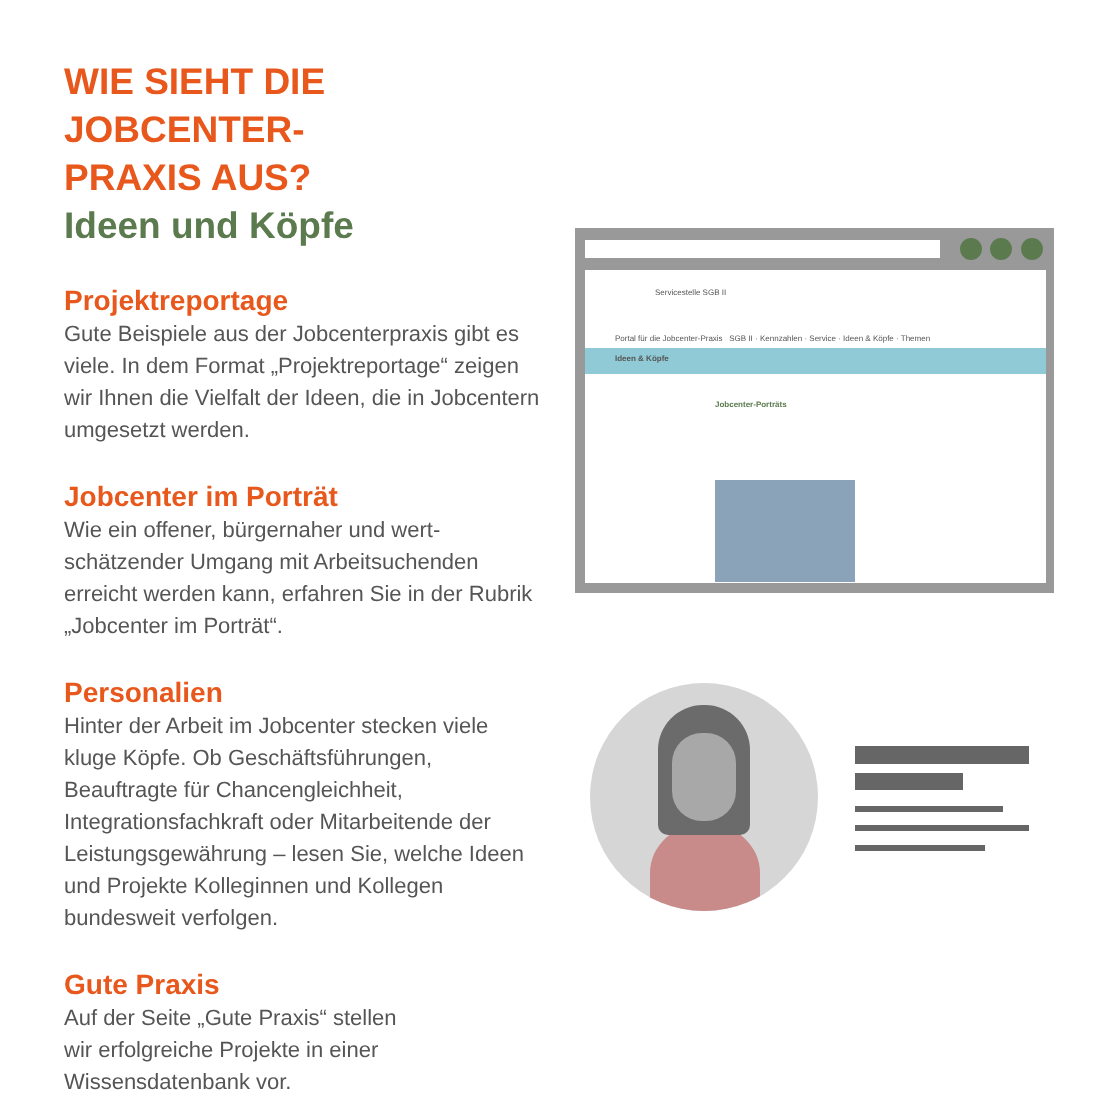WIE SIEHT DIE JOBCENTER-
PRAXIS AUS?
Ideen und Köpfe
Projektreportage
Gute Beispiele aus der Jobcenterpraxis gibt es viele. In dem Format „Projektreportage“ zeigen wir Ihnen die Vielfalt der Ideen, die in Jobcentern umgesetzt werden.
Jobcenter im Porträt
Wie ein offener, bürgernaher und wert-
schätzender Umgang mit Arbeitsuchenden erreicht werden kann, erfahren Sie in der Rubrik „Jobcenter im Porträt“.
Personalien
Hinter der Arbeit im Jobcenter stecken viele kluge Köpfe. Ob Geschäftsführungen, Beauftragte für Chancengleichheit, Integrationsfachkraft oder Mitarbeitende der Leistungsgewährung – lesen Sie, welche Ideen und Projekte Kolleginnen und Kollegen bundesweit verfolgen.
Gute Praxis
Auf der Seite „Gute Praxis“ stellen
wir erfolgreiche Projekte in einer
Wissensdatenbank vor.
Servicestelle SGB II
Portal für die Jobcenter-Praxis SGB II · Kennzahlen · Service · Ideen & Köpfe · Themen
Ideen & Köpfe
Jobcenter-Porträts